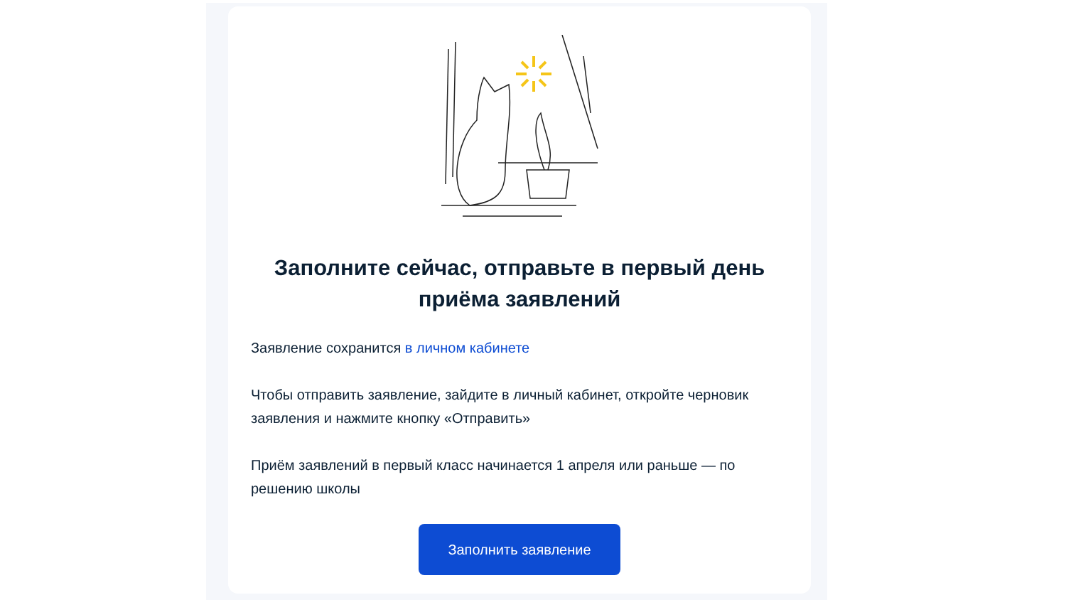Заполните сейчас, отправьте в первый день приёма заявлений
Заявление сохранится в личном кабинете
Чтобы отправить заявление, зайдите в личный кабинет, откройте черновик заявления и нажмите кнопку «Отправить»
Приём заявлений в первый класс начинается 1 апреля или раньше — по решению школы
Заполнить заявление